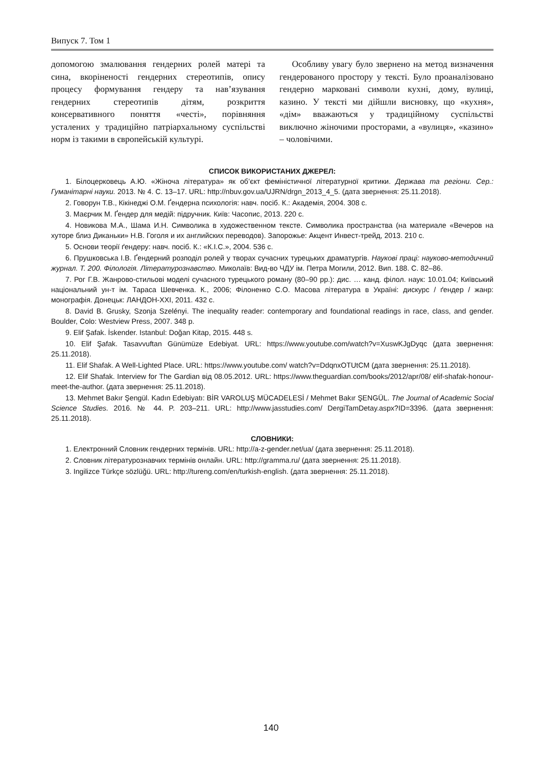Випуск 7. Том 1
допомогою змалювання гендерних ролей матері та сина, вкоріненості гендерних стереотипів, опису процесу формування гендеру та нав’язування гендерних стереотипів дітям, розкриття консервативного поняття «честі», порівняння усталених у традиційно патріархальному суспільстві норм із такими в європейській культурі.
Особливу увагу було звернено на метод визначення гендерованого простору у тексті. Було проаналізовано гендерно марковані символи кухні, дому, вулиці, казино. У тексті ми дійшли висновку, що «кухня», «дім» вважаються у традиційному суспільстві виключно жіночими просторами, а «вулиця», «казино» – чоловічими.
СПИСОК ВИКОРИСТАНИХ ДЖЕРЕЛ:
1. Білоцерковець А.Ю. «Жіноча література» як об’єкт феміністичної літературної критики. Держава та регіони. Сер.: Гуманітарні науки. 2013. № 4. С. 13–17. URL: http://nbuv.gov.ua/UJRN/drgn_2013_4_5. (дата звернення: 25.11.2018).
2. Говорун Т.В., Кікінеджі О.М. Ґендерна психологія: навч. посіб. К.: Академія, 2004. 308 с.
3. Маєрчик М. Ґендер для медій: підручник. Київ: Часопис, 2013. 220 с.
4. Новикова М.А., Шама И.Н. Символика в художественном тексте. Символика пространства (на материале «Вечеров на хуторе близ Диканьки» Н.В. Гоголя и их английских переводов). Запорожье: Акцент Инвест-трейд, 2013. 210 с.
5. Основи теорії ґендеру: навч. посіб. К.: «К.І.С.», 2004. 536 с.
6. Прушковська І.В. Ґендерний розподіл ролей у творах сучасних турецьких драматургів. Наукові праці: науково-методичний журнал. Т. 200. Філологія. Літературознавство. Миколаїв: Вид-во ЧДУ ім. Петра Могили, 2012. Вип. 188. С. 82–86.
7. Рог Г.В. Жанрово-стильові моделі сучасного турецького роману (80–90 рр.): дис. … канд. філол. наук: 10.01.04; Київський національний ун-т ім. Тараса Шевченка. К., 2006; Філоненко С.О. Масова література в Україні: дискурс / ґендер / жанр: монографія. Донецьк: ЛАНДОН-ХХІ, 2011. 432 с.
8. David B. Grusky, Szonja Szelényi. The inequality reader: contemporary and foundational readings in race, class, and gender. Boulder, Colo: Westview Press, 2007. 348 p.
9. Elif Şafak. İskender. Istanbul: Doğan Kitap, 2015. 448 s.
10. Elif Şafak. Tasavvuftan Günümüze Edebiyat. URL: https://www.youtube.com/watch?v=XuswKJgDyqc (дата звернення: 25.11.2018).
11. Elif Shafak. A Well-Lighted Place. URL: https://www.youtube.com/ watch?v=DdqnxOTUtCM (дата звернення: 25.11.2018).
12. Elif Shafak. Interview for The Gardian від 08.05.2012. URL: https://www.theguardian.com/books/2012/apr/08/ elif-shafak-honour-meet-the-author. (дата звернення: 25.11.2018).
13. Mehmet Bakır Şengül. Kadın Edebiyatı: BİR VAROLUŞ MÜCADELESİ / Mehmet Bakır ŞENGÜL. The Journal of Academic Social Science Studies. 2016. № 44. P. 203–211. URL: http://www.jasstudies.com/ DergiTamDetay.aspx?ID=3396. (дата звернення: 25.11.2018).
СЛОВНИКИ:
1. Електронний Словник гендерних термінів. URL: http://a-z-gender.net/ua/ (дата звернення: 25.11.2018).
2. Словник літературознавчих термінів онлайн. URL: http://gramma.ru/ (дата звернення: 25.11.2018).
3. Ingilizce Türkçe sözlüğü. URL: http://tureng.com/en/turkish-english. (дата звернення: 25.11.2018).
140